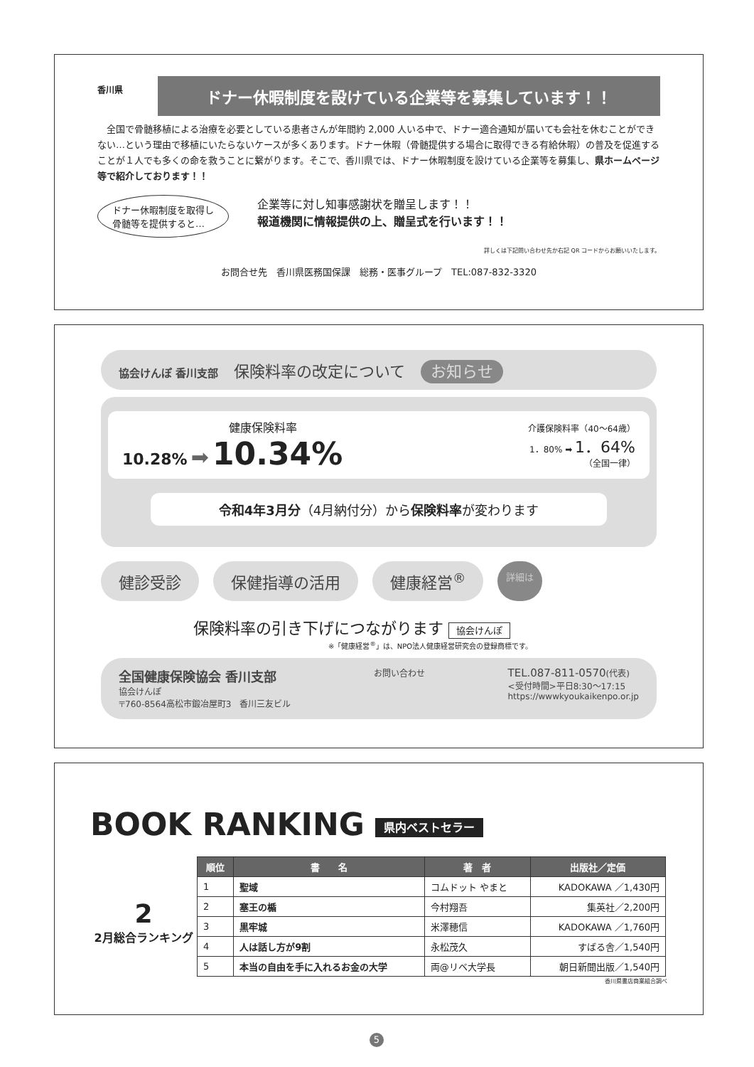香川県
ドナー休暇制度を設けている企業等を募集しています！！
　全国で骨髄移植による治療を必要としている患者さんが年間約 2,000 人いる中で、ドナー適合通知が届いても会社を休むことができない…という理由で移植にいたらないケースが多くあります。ドナー休暇（骨髄提供する場合に取得できる有給休暇）の普及を促進することが１人でも多くの命を救うことに繋がります。そこで、香川県では、ドナー休暇制度を設けている企業等を募集し、県ホームページ等で紹介しております！！
ドナー休暇制度を取得し
骨髄等を提供すると…
企業等に対し知事感謝状を贈呈します！！
報道機関に情報提供の上、贈呈式を行います！！
詳しくは下記問い合わせ先か右記 QR コードからお願いいたします。
お問合せ先　香川県医務国保課　総務・医事グループ　TEL:087-832-3320
協会けんぽ 香川支部　保険料率の改定について　お知らせ
健康保険料率
10.28% ➡ 10.34%
介護保険料率（40～64歳）
1．80% ➡ 1．64%
（全国一律）
令和4年3月分（4月納付分）から保険料率が変わります
健診受診 保健指導の活用 健康経営<sup>®</sup> 詳細は
保険料率の引き下げにつながります 協会けんぽ
※「健康経営<sup>®</sup>」は、NPO法人健康経営研究会の登録商標です。
全国健康保険協会 香川支部
協会けんぽ
〒760-8564高松市鍛冶屋町3　香川三友ビル
お問い合わせ
TEL.087-811-0570(代表)
<受付時間>平日8:30～17:15
https://wwwkyoukaikenpo.or.jp
BOOK RANKING 県内ベストセラー
2
2月総合ランキング
| 順位 | 書 名 | 著 者 | 出版社／定価 |
| --- | --- | --- | --- |
| 1 | 聖域 | コムドット やまと | KADOKAWA ／1,430円 |
| 2 | 塞王の楯 | 今村翔吾 | 集英社／2,200円 |
| 3 | 黒牢城 | 米澤穂信 | KADOKAWA ／1,760円 |
| 4 | 人は話し方が9割 | 永松茂久 | すばる舎／1,540円 |
| 5 | 本当の自由を手に入れるお金の大学 | 両@リベ大学長 | 朝日新聞出版／1,540円 |
香川県書店商業組合調べ
5